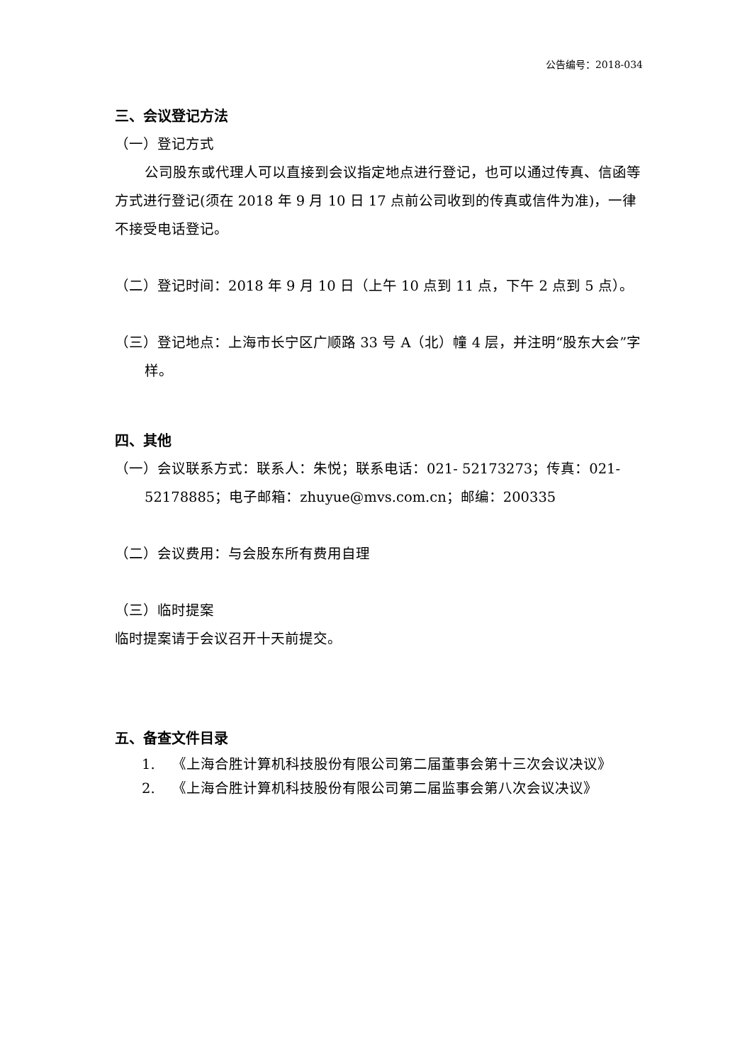公告编号：2018-034
三、会议登记方法
（一）登记方式
公司股东或代理人可以直接到会议指定地点进行登记，也可以通过传真、信函等方式进行登记(须在 2018 年 9 月 10 日 17 点前公司收到的传真或信件为准)，一律不接受电话登记。
（二）登记时间：2018 年 9 月 10 日（上午 10 点到 11 点，下午 2 点到 5 点）。
（三）登记地点：上海市长宁区广顺路 33 号 A（北）幢 4 层，并注明“股东大会”字样。
四、其他
（一）会议联系方式：联系人：朱悦；联系电话：021- 52173273；传真：021-52178885；电子邮箱：zhuyue@mvs.com.cn；邮编：200335
（二）会议费用：与会股东所有费用自理
（三）临时提案
临时提案请于会议召开十天前提交。
五、备查文件目录
1. 《上海合胜计算机科技股份有限公司第二届董事会第十三次会议决议》
2. 《上海合胜计算机科技股份有限公司第二届监事会第八次会议决议》